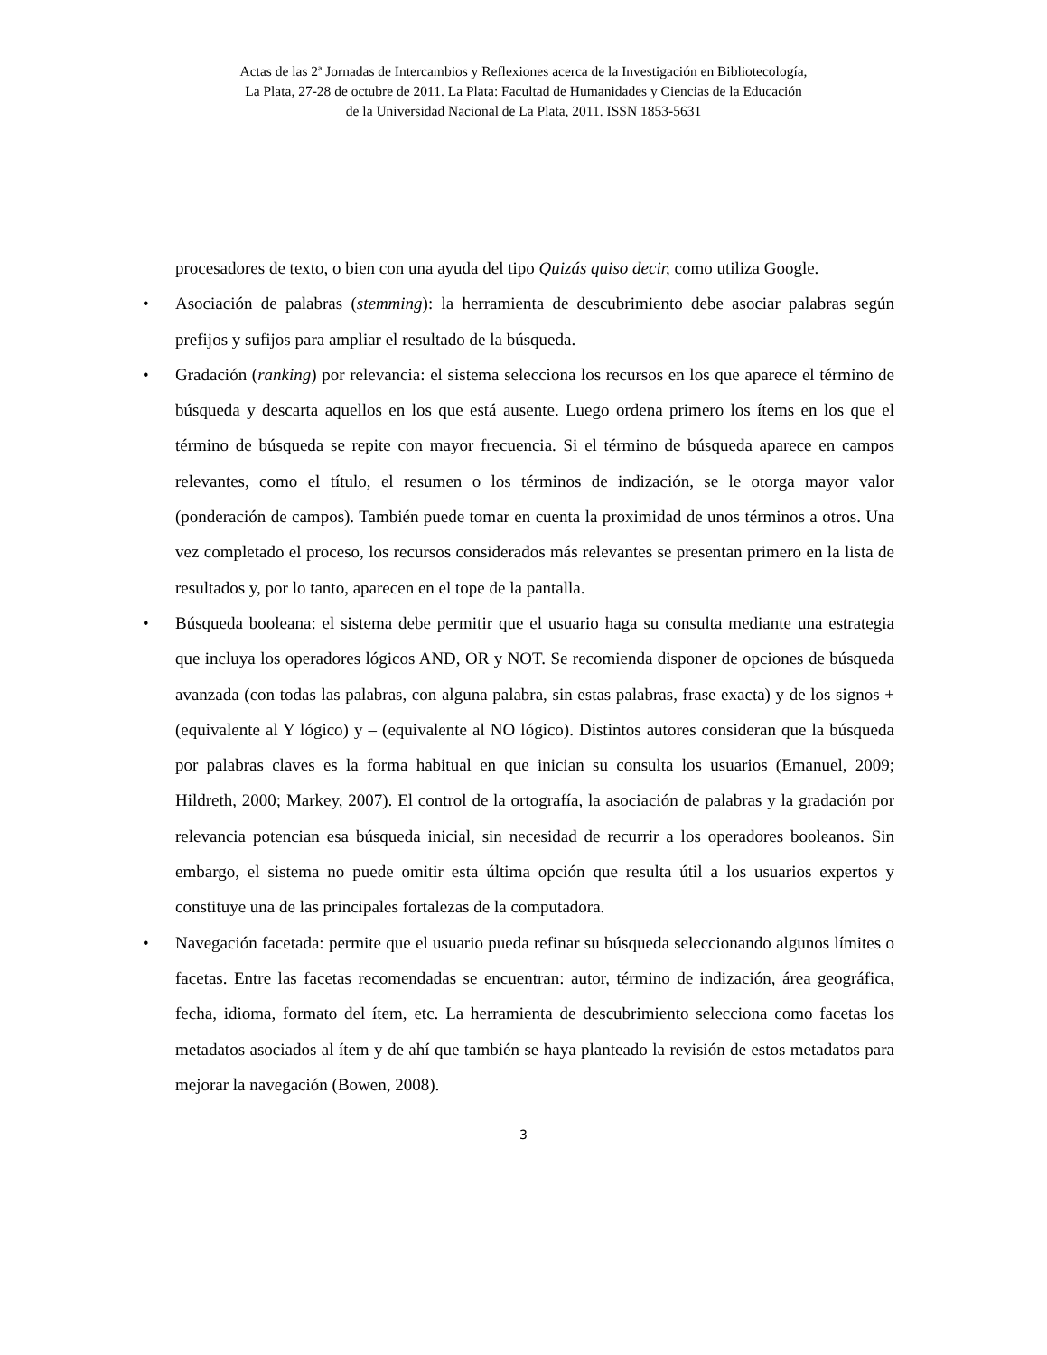Actas de las 2ª Jornadas de Intercambios y Reflexiones acerca de la Investigación en Bibliotecología,
La Plata, 27-28 de octubre de 2011. La Plata: Facultad de Humanidades y Ciencias de la Educación
de la Universidad Nacional de La Plata, 2011. ISSN 1853-5631
procesadores de texto, o bien con una ayuda del tipo Quizás quiso decir, como utiliza Google.
• Asociación de palabras (stemming): la herramienta de descubrimiento debe asociar palabras según prefijos y sufijos para ampliar el resultado de la búsqueda.
• Gradación (ranking) por relevancia: el sistema selecciona los recursos en los que aparece el término de búsqueda y descarta aquellos en los que está ausente. Luego ordena primero los ítems en los que el término de búsqueda se repite con mayor frecuencia. Si el término de búsqueda aparece en campos relevantes, como el título, el resumen o los términos de indización, se le otorga mayor valor (ponderación de campos). También puede tomar en cuenta la proximidad de unos términos a otros. Una vez completado el proceso, los recursos considerados más relevantes se presentan primero en la lista de resultados y, por lo tanto, aparecen en el tope de la pantalla.
• Búsqueda booleana: el sistema debe permitir que el usuario haga su consulta mediante una estrategia que incluya los operadores lógicos AND, OR y NOT. Se recomienda disponer de opciones de búsqueda avanzada (con todas las palabras, con alguna palabra, sin estas palabras, frase exacta) y de los signos + (equivalente al Y lógico) y – (equivalente al NO lógico). Distintos autores consideran que la búsqueda por palabras claves es la forma habitual en que inician su consulta los usuarios (Emanuel, 2009; Hildreth, 2000; Markey, 2007). El control de la ortografía, la asociación de palabras y la gradación por relevancia potencian esa búsqueda inicial, sin necesidad de recurrir a los operadores booleanos. Sin embargo, el sistema no puede omitir esta última opción que resulta útil a los usuarios expertos y constituye una de las principales fortalezas de la computadora.
• Navegación facetada: permite que el usuario pueda refinar su búsqueda seleccionando algunos límites o facetas. Entre las facetas recomendadas se encuentran: autor, término de indización, área geográfica, fecha, idioma, formato del ítem, etc. La herramienta de descubrimiento selecciona como facetas los metadatos asociados al ítem y de ahí que también se haya planteado la revisión de estos metadatos para mejorar la navegación (Bowen, 2008).
3